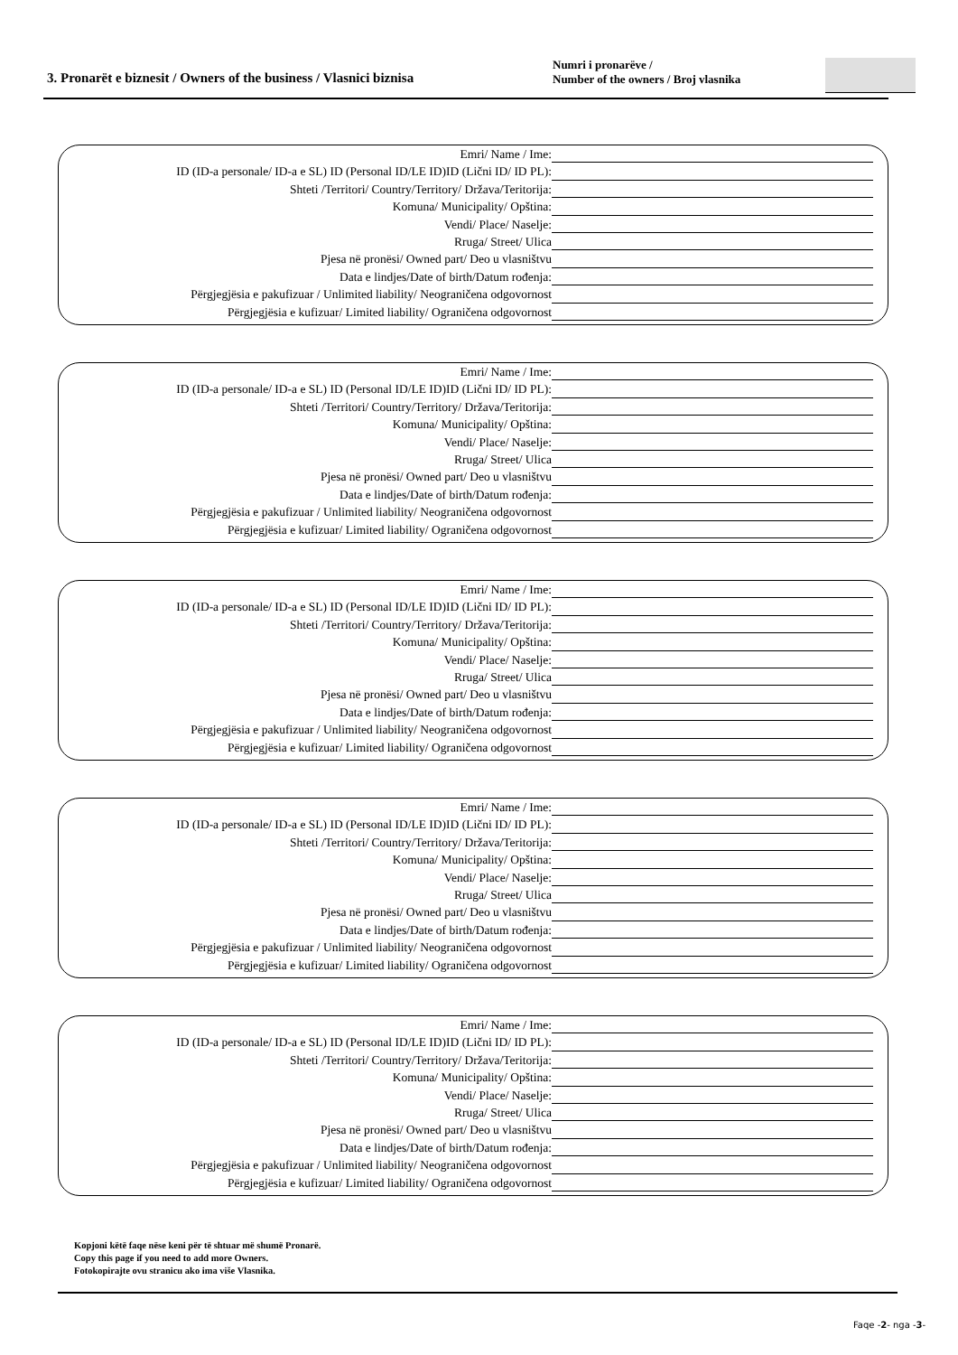3. Pronarët e biznesit / Owners of the business / Vlasnici biznisa
Numri i pronarëve /
Number of the owners / Broj vlasnika
Emri/ Name / Ime:
ID (ID-a personale/ ID-a e SL) ID (Personal ID/LE ID)ID (Lični ID/ ID PL):
Shteti /Territori/ Country/Territory/ Država/Teritorija:
Komuna/ Municipality/ Opština:
Vendi/ Place/ Naselje:
Rruga/ Street/ Ulica
Pjesa në pronësi/ Owned part/ Deo u vlasništvu
Data e lindjes/Date of birth/Datum rođenja:
Përgjegjësia e pakufizuar / Unlimited liability/ Neograničena odgovornost
Përgjegjësia e kufizuar/ Limited liability/ Ograničena odgovornost
Emri/ Name / Ime:
ID (ID-a personale/ ID-a e SL) ID (Personal ID/LE ID)ID (Lični ID/ ID PL):
Shteti /Territori/ Country/Territory/ Država/Teritorija:
Komuna/ Municipality/ Opština:
Vendi/ Place/ Naselje:
Rruga/ Street/ Ulica
Pjesa në pronësi/ Owned part/ Deo u vlasništvu
Data e lindjes/Date of birth/Datum rođenja:
Përgjegjësia e pakufizuar / Unlimited liability/ Neograničena odgovornost
Përgjegjësia e kufizuar/ Limited liability/ Ograničena odgovornost
Emri/ Name / Ime:
ID (ID-a personale/ ID-a e SL) ID (Personal ID/LE ID)ID (Lični ID/ ID PL):
Shteti /Territori/ Country/Territory/ Država/Teritorija:
Komuna/ Municipality/ Opština:
Vendi/ Place/ Naselje:
Rruga/ Street/ Ulica
Pjesa në pronësi/ Owned part/ Deo u vlasništvu
Data e lindjes/Date of birth/Datum rođenja:
Përgjegjësia e pakufizuar / Unlimited liability/ Neograničena odgovornost
Përgjegjësia e kufizuar/ Limited liability/ Ograničena odgovornost
Emri/ Name / Ime:
ID (ID-a personale/ ID-a e SL) ID (Personal ID/LE ID)ID (Lični ID/ ID PL):
Shteti /Territori/ Country/Territory/ Država/Teritorija:
Komuna/ Municipality/ Opština:
Vendi/ Place/ Naselje:
Rruga/ Street/ Ulica
Pjesa në pronësi/ Owned part/ Deo u vlasništvu
Data e lindjes/Date of birth/Datum rođenja:
Përgjegjësia e pakufizuar / Unlimited liability/ Neograničena odgovornost
Përgjegjësia e kufizuar/ Limited liability/ Ograničena odgovornost
Emri/ Name / Ime:
ID (ID-a personale/ ID-a e SL) ID (Personal ID/LE ID)ID (Lični ID/ ID PL):
Shteti /Territori/ Country/Territory/ Država/Teritorija:
Komuna/ Municipality/ Opština:
Vendi/ Place/ Naselje:
Rruga/ Street/ Ulica
Pjesa në pronësi/ Owned part/ Deo u vlasništvu
Data e lindjes/Date of birth/Datum rođenja:
Përgjegjësia e pakufizuar / Unlimited liability/ Neograničena odgovornost
Përgjegjësia e kufizuar/ Limited liability/ Ograničena odgovornost
Kopjoni këtë faqe nëse keni për të shtuar më shumë Pronarë.
Copy this page if you need to add more Owners.
Fotokopirajte ovu stranicu ako ima više Vlasnika.
Faqe -2- nga -3-